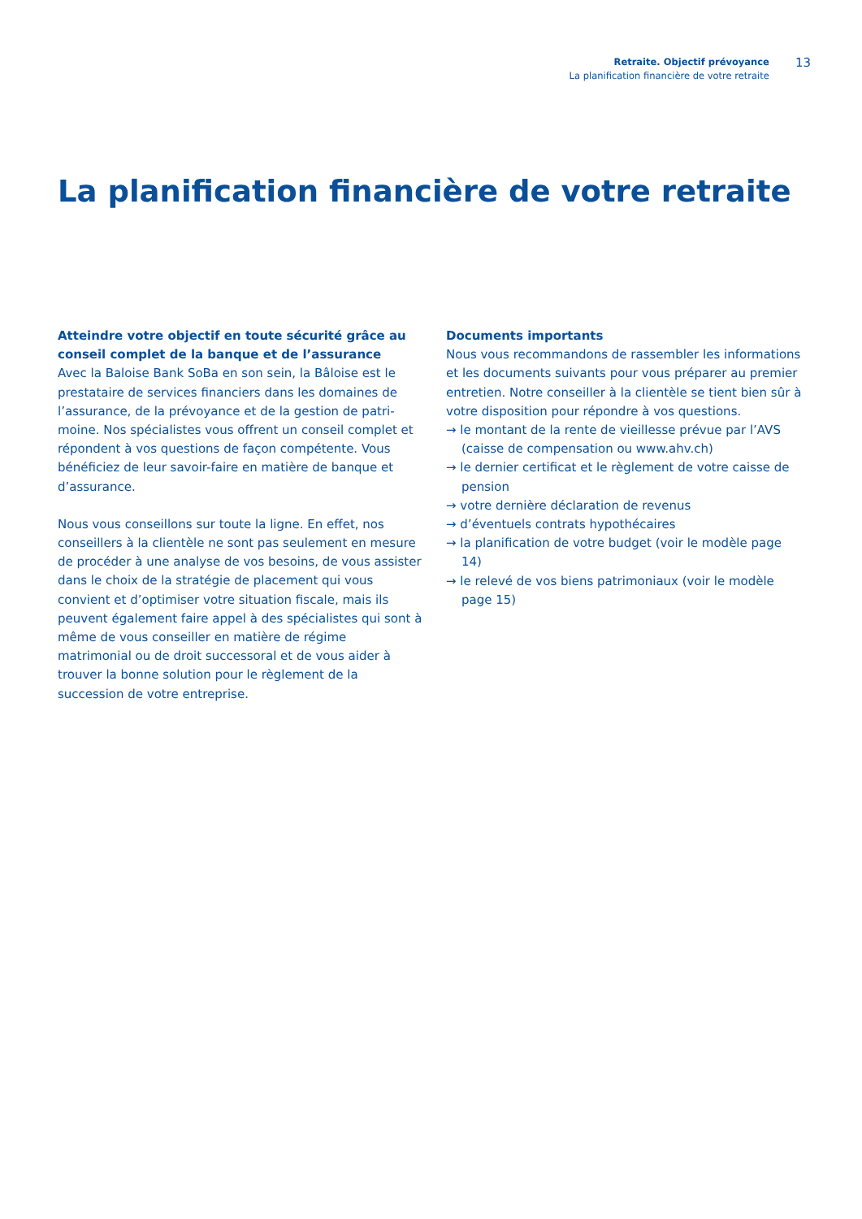Retraite. Objectif prévoyance
La planification financière de votre retraite
13
La planification financière de votre retraite
Atteindre votre objectif en toute sécurité grâce au conseil complet de la banque et de l’assurance
Avec la Baloise Bank SoBa en son sein, la Bâloise est le prestataire de services financiers dans les domaines de l’assurance, de la prévoyance et de la gestion de patri­moine. Nos spécialistes vous offrent un conseil complet et répondent à vos questions de façon compétente. Vous bénéficiez de leur savoir-faire en matière de banque et d’assurance.
Nous vous conseillons sur toute la ligne. En effet, nos conseillers à la clientèle ne sont pas seulement en mesure de procéder à une analyse de vos besoins, de vous assister dans le choix de la stratégie de placement qui vous convient et d’optimiser votre situation fiscale, mais ils peuvent éga­lement faire appel à des spécialistes qui sont à même de vous conseiller en matière de régime matrimonial ou de droit successoral et de vous aider à trouver la bonne solu­tion pour le règlement de la succession de votre entreprise.
Documents importants
Nous vous recommandons de rassembler les informations et les documents suivants pour vous préparer au premier entretien. Notre conseiller à la clientèle se tient bien sûr à votre disposition pour répondre à vos questions.
→ le montant de la rente de vieillesse prévue par l’AVS (caisse de compensation ou www.ahv.ch)
→ le dernier certificat et le règlement de votre caisse de pension
→ votre dernière déclaration de revenus
→ d’éventuels contrats hypothécaires
→ la planification de votre budget (voir le modèle page 14)
→ le relevé de vos biens patrimoniaux (voir le modèle page 15)